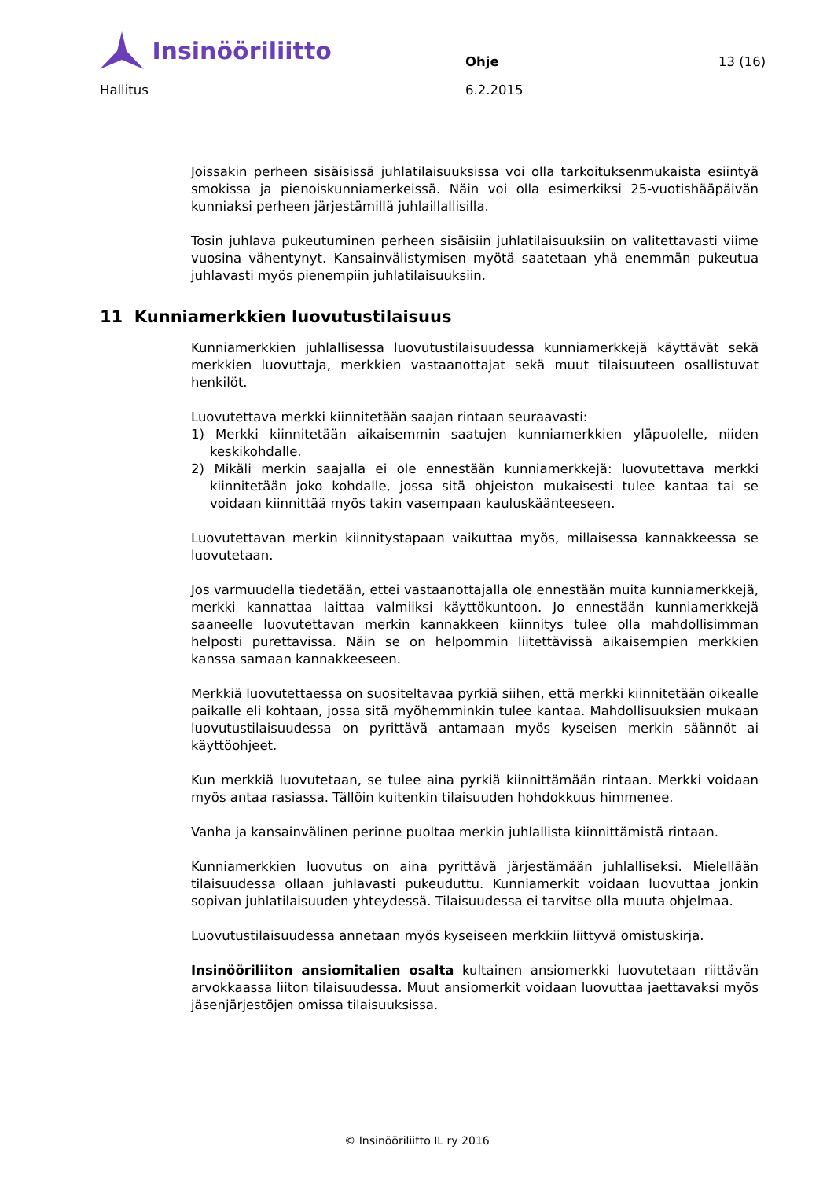Insinööriliitto
Ohje
13 (16)
Hallitus 6.2.2015
Joissakin perheen sisäisissä juhlatilaisuuksissa voi olla tarkoituksenmukaista esiintyä smokissa ja pienoiskunniamerkeissä. Näin voi olla esimerkiksi 25-vuotishääpäivän kunniaksi perheen järjestämillä juhlaillallisilla.
Tosin juhlava pukeutuminen perheen sisäisiin juhlatilaisuuksiin on valitettavasti viime vuosina vähentynyt. Kansainvälistymisen myötä saatetaan yhä enemmän pukeutua juhlavasti myös pienempiin juhlatilaisuuksiin.
11 Kunniamerkkien luovutustilaisuus
Kunniamerkkien juhlallisessa luovutustilaisuudessa kunniamerkkejä käyttävät sekä merkkien luovuttaja, merkkien vastaanottajat sekä muut tilaisuuteen osallistuvat henkilöt.
Luovutettava merkki kiinnitetään saajan rintaan seuraavasti:
1) Merkki kiinnitetään aikaisemmin saatujen kunniamerkkien yläpuolelle, niiden keskikohdalle.
2) Mikäli merkin saajalla ei ole ennestään kunniamerkkejä: luovutettava merkki kiinnitetään joko kohdalle, jossa sitä ohjeiston mukaisesti tulee kantaa tai se voidaan kiinnittää myös takin vasempaan kauluskäänteeseen.
Luovutettavan merkin kiinnitystapaan vaikuttaa myös, millaisessa kannakkeessa se luovutetaan.
Jos varmuudella tiedetään, ettei vastaanottajalla ole ennestään muita kunniamerkkejä, merkki kannattaa laittaa valmiiksi käyttökuntoon. Jo ennestään kunniamerkkejä saaneelle luovutettavan merkin kannakkeen kiinnitys tulee olla mahdollisimman helposti purettavissa. Näin se on helpommin liitettävissä aikaisempien merkkien kanssa samaan kannakkeeseen.
Merkkiä luovutettaessa on suositeltavaa pyrkiä siihen, että merkki kiinnitetään oikealle paikalle eli kohtaan, jossa sitä myöhemminkin tulee kantaa. Mahdollisuuksien mukaan luovutustilaisuudessa on pyrittävä antamaan myös kyseisen merkin säännöt ai käyttöohjeet.
Kun merkkiä luovutetaan, se tulee aina pyrkiä kiinnittämään rintaan. Merkki voidaan myös antaa rasiassa. Tällöin kuitenkin tilaisuuden hohdokkuus himmenee.
Vanha ja kansainvälinen perinne puoltaa merkin juhlallista kiinnittämistä rintaan.
Kunniamerkkien luovutus on aina pyrittävä järjestämään juhlalliseksi. Mielellään tilaisuudessa ollaan juhlavasti pukeuduttu. Kunniamerkit voidaan luovuttaa jonkin sopivan juhlatilaisuuden yhteydessä. Tilaisuudessa ei tarvitse olla muuta ohjelmaa.
Luovutustilaisuudessa annetaan myös kyseiseen merkkiin liittyvä omistuskirja.
Insinööriliiton ansiomitalien osalta kultainen ansiomerkki luovutetaan riittävän arvokkaassa liiton tilaisuudessa. Muut ansiomerkit voidaan luovuttaa jaettavaksi myös jäsenjärjestöjen omissa tilaisuuksissa.
© Insinööriliitto IL ry 2016